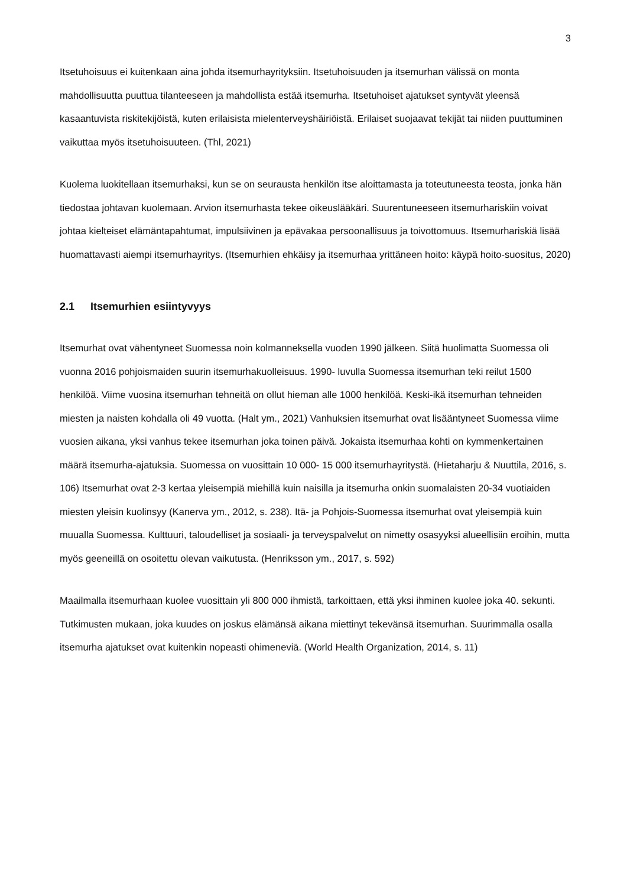3
Itsetuhoisuus ei kuitenkaan aina johda itsemurhayrityksiin. Itsetuhoisuuden ja itsemurhan välissä on monta mahdollisuutta puuttua tilanteeseen ja mahdollista estää itsemurha. Itsetuhoiset ajatukset syntyvät yleensä kasaantuvista riskitekijöistä, kuten erilaisista mielenterveyshäiriöistä. Erilaiset suojaavat tekijät tai niiden puuttuminen vaikuttaa myös itsetuhoisuuteen. (Thl, 2021)
Kuolema luokitellaan itsemurhaksi, kun se on seurausta henkilön itse aloittamasta ja toteutuneesta teosta, jonka hän tiedostaa johtavan kuolemaan. Arvion itsemurhasta tekee oikeuslääkäri. Suurentuneeseen itsemurhariskiin voivat johtaa kielteiset elämäntapahtumat, impulsiivinen ja epävakaa persoonallisuus ja toivottomuus. Itsemurhariskiä lisää huomattavasti aiempi itsemurhayritys. (Itsemurhien ehkäisy ja itsemurhaa yrittäneen hoito: käypä hoito-suositus, 2020)
2.1 Itsemurhien esiintyvyys
Itsemurhat ovat vähentyneet Suomessa noin kolmanneksella vuoden 1990 jälkeen. Siitä huolimatta Suomessa oli vuonna 2016 pohjoismaiden suurin itsemurhakuolleisuus. 1990- luvulla Suomessa itsemurhan teki reilut 1500 henkilöä. Viime vuosina itsemurhan tehneitä on ollut hieman alle 1000 henkilöä. Keski-ikä itsemurhan tehneiden miesten ja naisten kohdalla oli 49 vuotta. (Halt ym., 2021) Vanhuksien itsemurhat ovat lisääntyneet Suomessa viime vuosien aikana, yksi vanhus tekee itsemurhan joka toinen päivä. Jokaista itsemurhaa kohti on kymmenkertainen määrä itsemurha-ajatuksia. Suomessa on vuosittain 10 000- 15 000 itsemurhayritystä. (Hietaharju & Nuuttila, 2016, s. 106) Itsemurhat ovat 2-3 kertaa yleisempiä miehillä kuin naisilla ja itsemurha onkin suomalaisten 20-34 vuotiaiden miesten yleisin kuolinsyy (Kanerva ym., 2012, s. 238). Itä- ja Pohjois-Suomessa itsemurhat ovat yleisempiä kuin muualla Suomessa. Kulttuuri, taloudelliset ja sosiaali- ja terveyspalvelut on nimetty osasyyksi alueellisiin eroihin, mutta myös geeneillä on osoitettu olevan vaikutusta. (Henriksson ym., 2017, s. 592)
Maailmalla itsemurhaan kuolee vuosittain yli 800 000 ihmistä, tarkoittaen, että yksi ihminen kuolee joka 40. sekunti. Tutkimusten mukaan, joka kuudes on joskus elämänsä aikana miettinyt tekevänsä itsemurhan. Suurimmalla osalla itsemurha ajatukset ovat kuitenkin nopeasti ohimeneviä. (World Health Organization, 2014, s. 11)